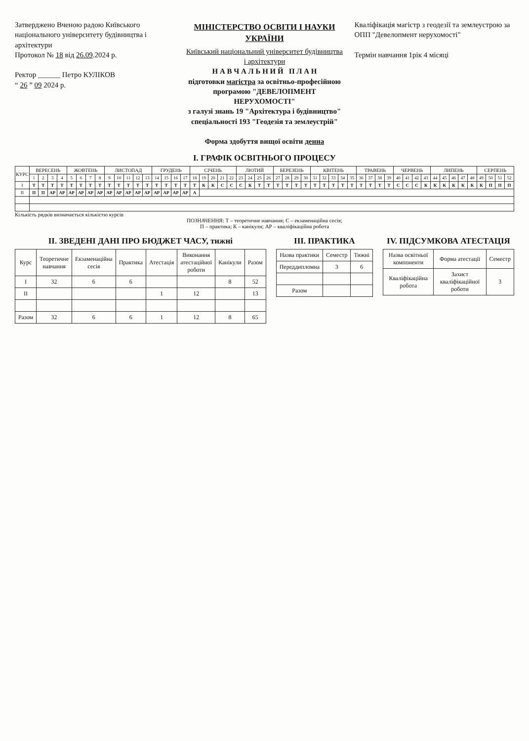Затверджено Вченою радою Київського національного університету будівництва і архітектури
Протокол № 18 від 26.09.2024 р.
Ректор ______ Петро КУЛІКОВ
“ 26 ” 09 2024 р.
МІНІСТЕРСТВО ОСВІТИ І НАУКИ УКРАЇНИ
Київський національний університет будівництва і архітектури
Н А В Ч А Л Ь Н И Й П Л А Н
підготовки магістра за освітньо-професійною програмою "ДЕВЕЛОПМЕНТ НЕРУХОМОСТІ"
з галузі знань 19 "Архітектура і будівництво"
спеціальності 193 "Геодезія та землеустрій"
Форма здобуття вищої освіти денна
Кваліфікація магістр з геодезії та землеустрою за ОПП "Девелопмент нерухомості"
Термін навчання 1рік 4 місяці
I. ГРАФІК ОСВІТНЬОГО ПРОЦЕСУ
| КУРС | ВЕРЕСЕНЬ | | | | ЖОВТЕНЬ | | | | ЛИСТОПАД | | | | | ГРУДЕНЬ | | | | СІЧЕНЬ | | | | | ЛЮТИЙ | | | | БЕРЕЗЕНЬ | | | | КВІТЕНЬ | | | | | ТРАВЕНЬ | | | | ЧЕРВЕНЬ | | | | ЛИПЕНЬ | | | | | СЕРПЕНЬ | | | |
| --- | --- | --- | --- | --- | --- | --- | --- | --- | --- | --- | --- | --- | --- | --- | --- | --- | --- | --- | --- | --- | --- | --- | --- | --- | --- | --- | --- | --- | --- | --- | --- | --- | --- | --- | --- | --- | --- | --- | --- | --- | --- | --- | --- | --- | --- | --- | --- | --- | --- | --- | --- | --- |
| | 1 | 2 | 3 | 4 | 5 | 6 | 7 | 8 | 9 | 10 | 11 | 12 | 13 | 14 | 15 | 16 | 17 | 18 | 19 | 20 | 21 | 22 | 23 | 24 | 25 | 26 | 27 | 28 | 29 | 30 | 31 | 32 | 33 | 34 | 35 | 36 | 37 | 38 | 39 | 40 | 41 | 42 | 43 | 44 | 45 | 46 | 47 | 48 | 49 | 50 | 51 | 52 |
| I | Т | Т | Т | Т | Т | Т | Т | Т | Т | Т | Т | Т | Т | Т | Т | Т | Т | Т | К | К | С | С | С | К | Т | Т | Т | Т | Т | Т | Т | Т | Т | Т | Т | Т | Т | Т | Т | С | С | С | К | К | К | К | К | К | К | П | П | П |
| II | П | П | АР | АР | АР | АР | АР | АР | АР | АР | АР | АР | АР | АР | АР | АР | АР | А | | | | | | | | | | | | | | | | | | | | | | | | | | | | | | | | | | |
Кількість рядків визначається кількістю курсів
ПОЗНАЧЕННЯ: Т – теоретичне навчання; С – екзаменаційна сесія;
П – практика; К – канікули; АР – кваліфікаційна робота
II. ЗВЕДЕНІ ДАНІ ПРО БЮДЖЕТ ЧАСУ, тижні
| Курс | Теоретичне навчання | Екзаменаційна сесія | Практика | Атестація | Виконання атестаційної роботи | Канікули | Разом |
| --- | --- | --- | --- | --- | --- | --- | --- |
| I | 32 | 6 | 6 | | | 8 | 52 |
| II | | | | 1 | 12 | | 13 |
| Разом | 32 | 6 | 6 | 1 | 12 | 8 | 65 |
III. ПРАКТИКА
| Назва практики | Семестр | Тижні |
| --- | --- | --- |
| Переддипломна | 3 | 6 |
| Разом | | |
IV. ПІДСУМКОВА АТЕСТАЦІЯ
| Назва освітньої компоненти | Форма атестації | Семестр |
| --- | --- | --- |
| Кваліфікаційна робота | Захист кваліфікаційної роботи | 3 |